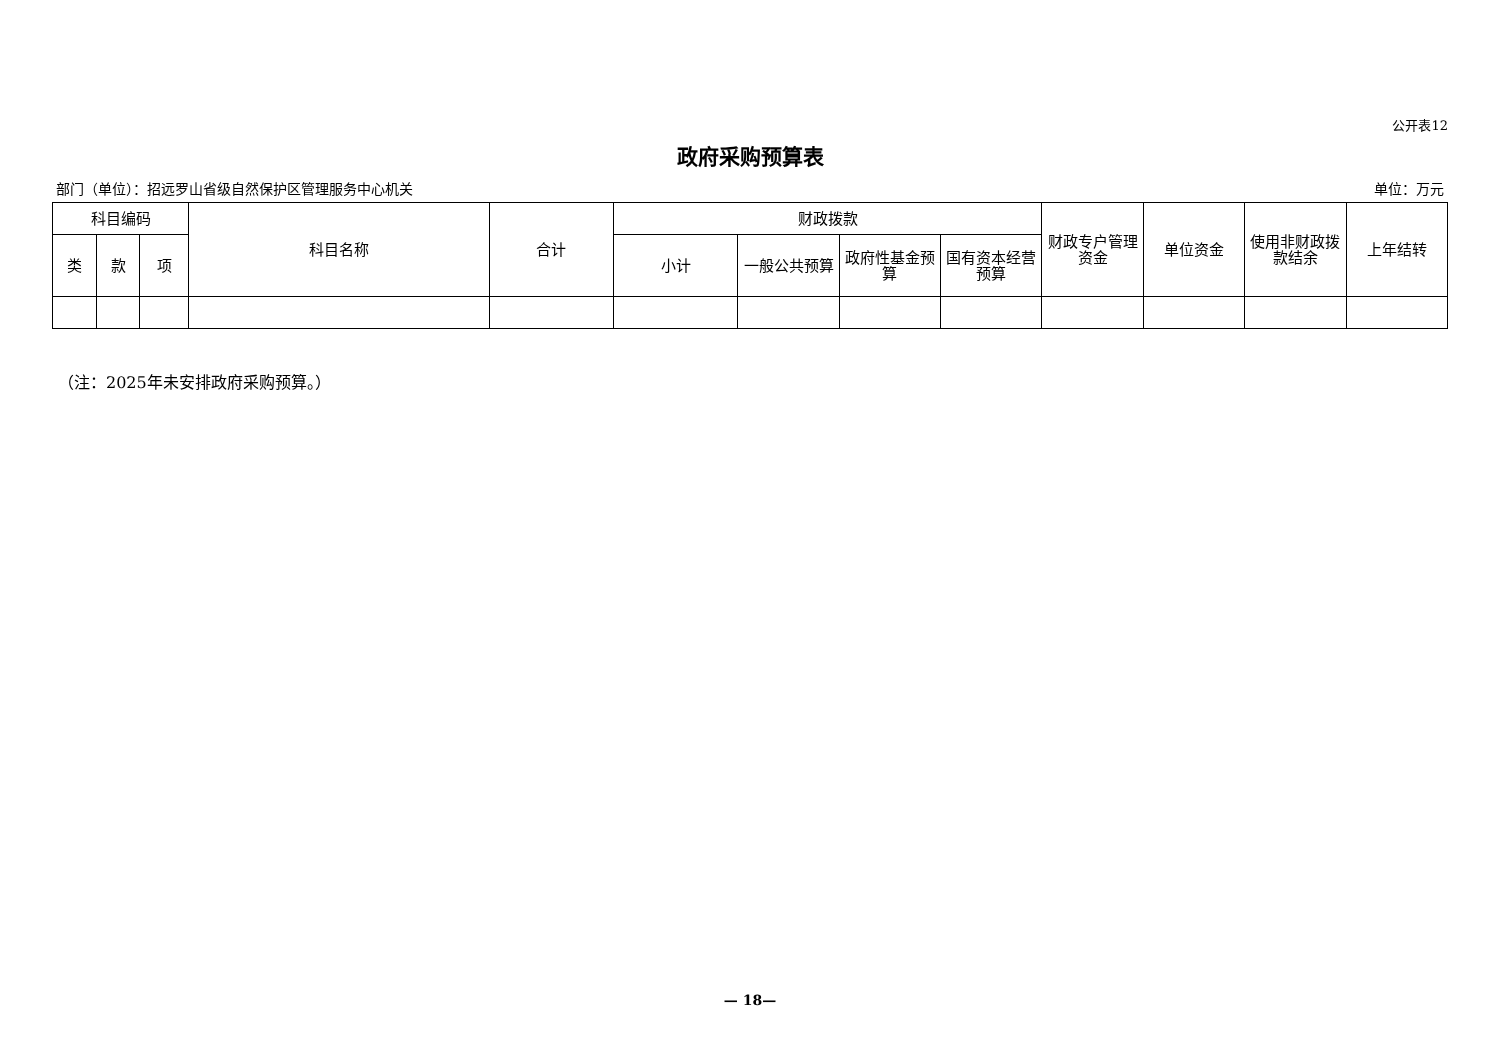公开表12
政府采购预算表
部门（单位）：招远罗山省级自然保护区管理服务中心机关 单位：万元
| 科目编码 | | | 科目名称 | 合计 | 财政拨款 | | | | 财政专户管理资金 | 单位资金 | 使用非财政拨款结余 | 上年结转 |
| --- | --- | --- | --- | --- | --- | --- | --- | --- | --- | --- | --- | --- |
| 类 | 款 | 项 | | | 小计 | 一般公共预算 | 政府性基金预算 | 国有资本经营预算 | | | | |
（注：2025年未安排政府采购预算。）
— 18—